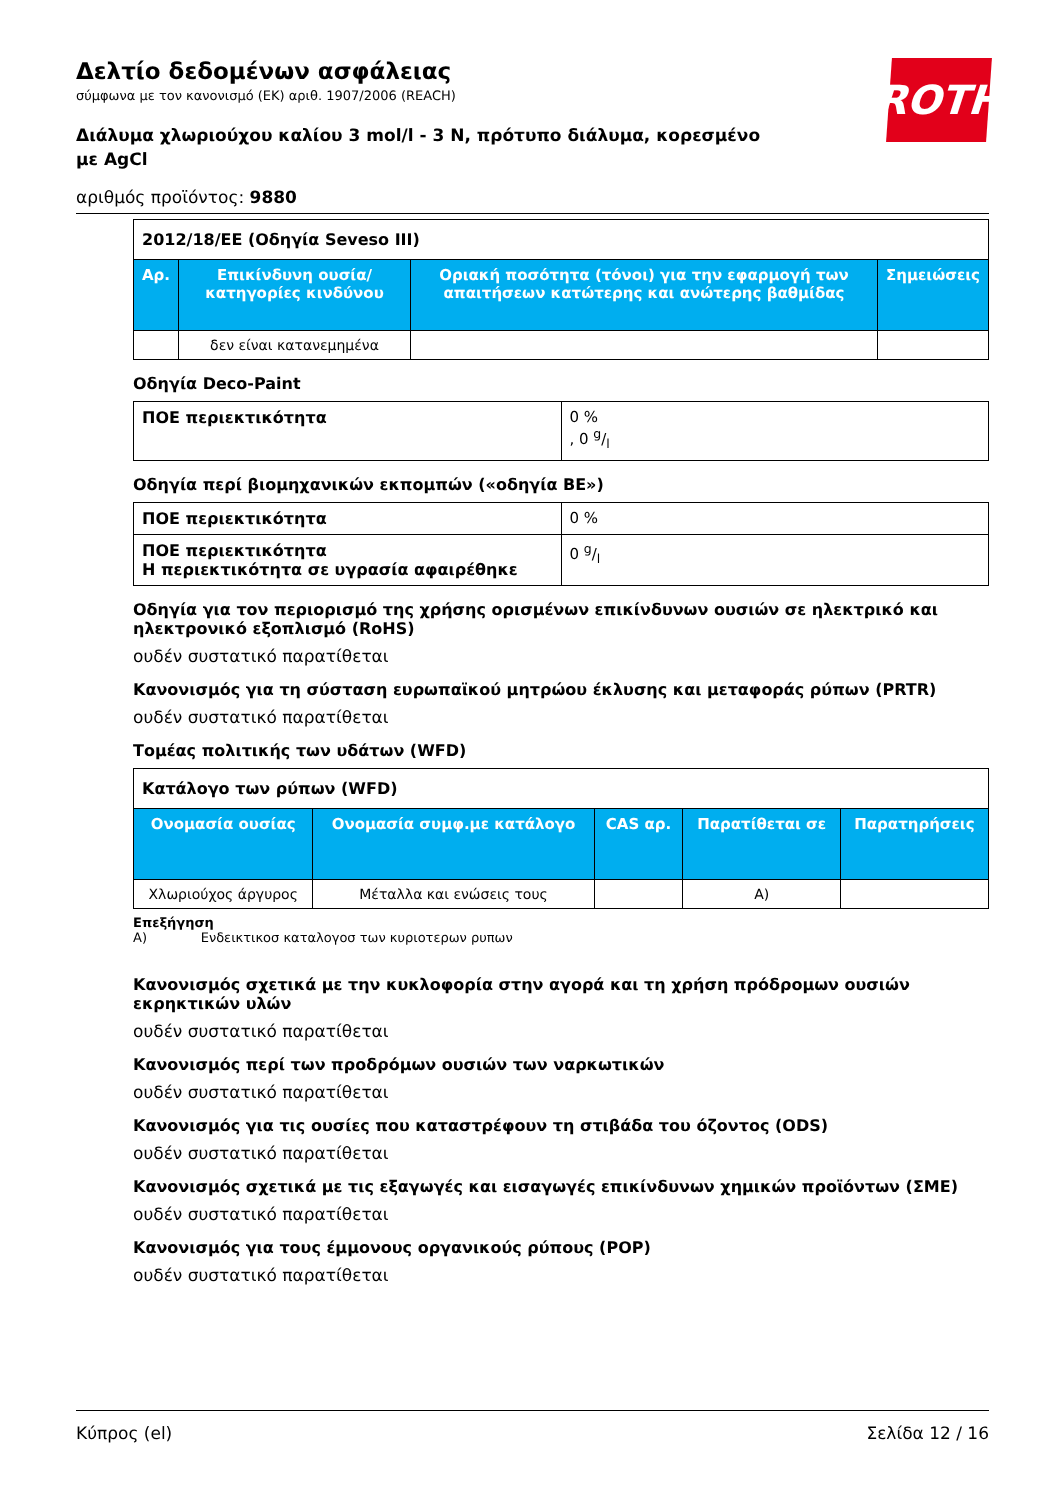ROTH
Δελτίο δεδομένων ασφάλειας
σύμφωνα με τον κανονισμό (ΕΚ) αριθ. 1907/2006 (REACH)
Διάλυμα χλωριούχου καλίου 3 mol/l - 3 N, πρότυπο διάλυμα, κορεσμένο με AgCl
αριθμός προϊόντος: 9880
| 2012/18/ΕΕ (Οδηγία Seveso III) | | | |
| Αρ. | Επικίνδυνη ουσία/κατηγορίες κινδύνου | Οριακή ποσότητα (τόνοι) για την εφαρμογή των απαιτήσεων κατώτερης και ανώτερης βαθμίδας | Σημειώσεις |
| | δεν είναι κατανεμημένα | | |
Οδηγία Deco-Paint
| ΠΟΕ περιεκτικότητα | 0 % , 0 g/l |
Οδηγία περί βιομηχανικών εκπομπών («οδηγία ΒΕ»)
| ΠΟΕ περιεκτικότητα | 0 % |
| ΠΟΕ περιεκτικότητα Η περιεκτικότητα σε υγρασία αφαιρέθηκε | 0 g/l |
Οδηγία για τον περιορισμό της χρήσης ορισμένων επικίνδυνων ουσιών σε ηλεκτρικό και ηλεκτρονικό εξοπλισμό (RoHS)
ουδέν συστατικό παρατίθεται
Κανονισμός για τη σύσταση ευρωπαϊκού μητρώου έκλυσης και μεταφοράς ρύπων (PRTR)
ουδέν συστατικό παρατίθεται
Τομέας πολιτικής των υδάτων (WFD)
| Κατάλογο των ρύπων (WFD) | | | | |
| Ονομασία ουσίας | Ονομασία συμφ.με κατάλογο | CAS αρ. | Παρατίθεται σε | Παρατηρήσεις |
| Χλωριούχος άργυρος | Μέταλλα και ενώσεις τους | | A) | |
Επεξήγηση
A) Ενδεικτικοσ καταλογοσ των κυριοτερων ρυπων
Κανονισμός σχετικά με την κυκλοφορία στην αγορά και τη χρήση πρόδρομων ουσιών εκρηκτικών υλών
ουδέν συστατικό παρατίθεται
Κανονισμός περί των προδρόμων ουσιών των ναρκωτικών
ουδέν συστατικό παρατίθεται
Κανονισμός για τις ουσίες που καταστρέφουν τη στιβάδα του όζοντος (ODS)
ουδέν συστατικό παρατίθεται
Κανονισμός σχετικά με τις εξαγωγές και εισαγωγές επικίνδυνων χημικών προϊόντων (ΣΜΕ)
ουδέν συστατικό παρατίθεται
Κανονισμός για τους έμμονους οργανικούς ρύπους (POP)
ουδέν συστατικό παρατίθεται
Κύπρος (el) Σελίδα 12 / 16